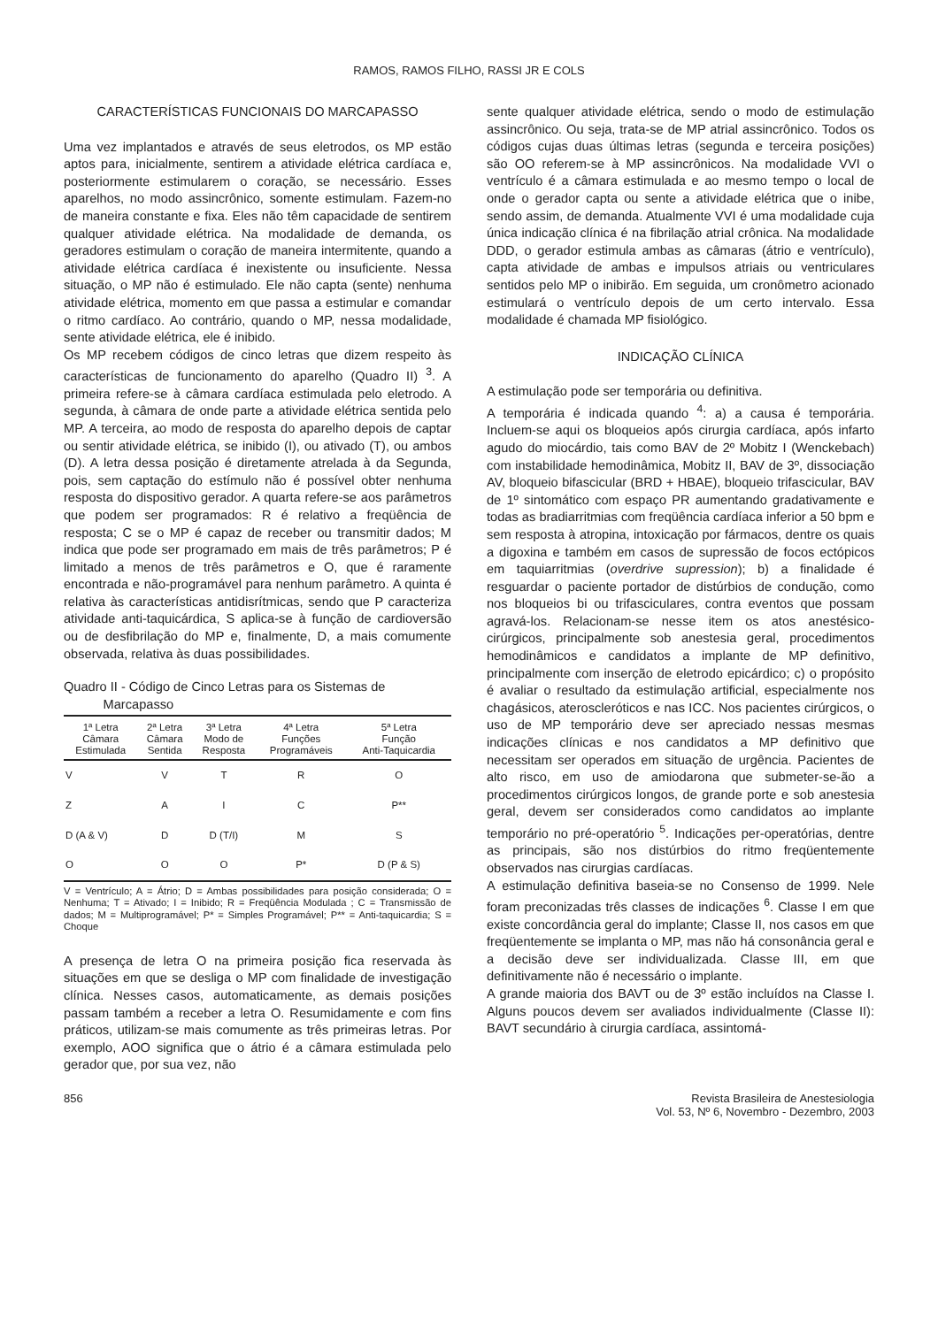RAMOS, RAMOS FILHO, RASSI JR E COLS
CARACTERÍSTICAS FUNCIONAIS DO MARCAPASSO
Uma vez implantados e através de seus eletrodos, os MP estão aptos para, inicialmente, sentirem a atividade elétrica cardíaca e, posteriormente estimularem o coração, se necessário. Esses aparelhos, no modo assincrônico, somente estimulam. Fazem-no de maneira constante e fixa. Eles não têm capacidade de sentirem qualquer atividade elétrica. Na modalidade de demanda, os geradores estimulam o coração de maneira intermitente, quando a atividade elétrica cardíaca é inexistente ou insuficiente. Nessa situação, o MP não é estimulado. Ele não capta (sente) nenhuma atividade elétrica, momento em que passa a estimular e comandar o ritmo cardíaco. Ao contrário, quando o MP, nessa modalidade, sente atividade elétrica, ele é inibido.
Os MP recebem códigos de cinco letras que dizem respeito às características de funcionamento do aparelho (Quadro II) <sup>3</sup>. A primeira refere-se à câmara cardíaca estimulada pelo eletrodo. A segunda, à câmara de onde parte a atividade elétrica sentida pelo MP. A terceira, ao modo de resposta do aparelho depois de captar ou sentir atividade elétrica, se inibido (I), ou ativado (T), ou ambos (D). A letra dessa posição é diretamente atrelada à da Segunda, pois, sem captação do estímulo não é possível obter nenhuma resposta do dispositivo gerador. A quarta refere-se aos parâmetros que podem ser programados: R é relativo a freqüência de resposta; C se o MP é capaz de receber ou transmitir dados; M indica que pode ser programado em mais de três parâmetros; P é limitado a menos de três parâmetros e O, que é raramente encontrada e não-programável para nenhum parâmetro. A quinta é relativa às características antidisrítmicas, sendo que P caracteriza atividade anti-taquicárdica, S aplica-se à função de cardioversão ou de desfibrilação do MP e, finalmente, D, a mais comumente observada, relativa às duas possibilidades.
Quadro II - Código de Cinco Letras para os Sistemas de
Marcapasso
| 1ª Letra Câmara Estimulada | 2ª Letra Câmara Sentida | 3ª Letra Modo de Resposta | 4ª Letra Funções Programáveis | 5ª Letra Função Anti-Taquicardia |
| --- | --- | --- | --- | --- |
| V | V | T | R | O |
| Z | A | I | C | P** |
| D (A & V) | D | D (T/I) | M | S |
| O | O | O | P* | D (P & S) |
V = Ventrículo; A = Átrio; D = Ambas possibilidades para posição considerada; O = Nenhuma; T = Ativado; I = Inibido; R = Freqüência Modulada ; C = Transmissão de dados; M = Multiprogramável; P* = Simples Programável; P** = Anti-taquicardia; S = Choque
A presença de letra O na primeira posição fica reservada às situações em que se desliga o MP com finalidade de investigação clínica. Nesses casos, automaticamente, as demais posições passam também a receber a letra O. Resumidamente e com fins práticos, utilizam-se mais comumente as três primeiras letras. Por exemplo, AOO significa que o átrio é a câmara estimulada pelo gerador que, por sua vez, não
sente qualquer atividade elétrica, sendo o modo de estimulação assincrônico. Ou seja, trata-se de MP atrial assincrônico. Todos os códigos cujas duas últimas letras (segunda e terceira posições) são OO referem-se à MP assincrônicos. Na modalidade VVI o ventrículo é a câmara estimulada e ao mesmo tempo o local de onde o gerador capta ou sente a atividade elétrica que o inibe, sendo assim, de demanda. Atualmente VVI é uma modalidade cuja única indicação clínica é na fibrilação atrial crônica. Na modalidade DDD, o gerador estimula ambas as câmaras (átrio e ventrículo), capta atividade de ambas e impulsos atriais ou ventriculares sentidos pelo MP o inibirão. Em seguida, um cronômetro acionado estimulará o ventrículo depois de um certo intervalo. Essa modalidade é chamada MP fisiológico.
INDICAÇÃO CLÍNICA
A estimulação pode ser temporária ou definitiva.
A temporária é indicada quando <sup>4</sup>: a) a causa é temporária. Incluem-se aqui os bloqueios após cirurgia cardíaca, após infarto agudo do miocárdio, tais como BAV de 2º Mobitz I (Wenckebach) com instabilidade hemodinâmica, Mobitz II, BAV de 3º, dissociação AV, bloqueio bifascicular (BRD + HBAE), bloqueio trifascicular, BAV de 1º sintomático com espaço PR aumentando gradativamente e todas as bradiarritmias com freqüência cardíaca inferior a 50 bpm e sem resposta à atropina, intoxicação por fármacos, dentre os quais a digoxina e também em casos de supressão de focos ectópicos em taquiarritmias (overdrive supression); b) a finalidade é resguardar o paciente portador de distúrbios de condução, como nos bloqueios bi ou trifasciculares, contra eventos que possam agravá-los. Relacionam-se nesse item os atos anestésico-cirúrgicos, principalmente sob anestesia geral, procedimentos hemodinâmicos e candidatos a implante de MP definitivo, principalmente com inserção de eletrodo epicárdico; c) o propósito é avaliar o resultado da estimulação artificial, especialmente nos chagásicos, ateroscleróticos e nas ICC. Nos pacientes cirúrgicos, o uso de MP temporário deve ser apreciado nessas mesmas indicações clínicas e nos candidatos a MP definitivo que necessitam ser operados em situação de urgência. Pacientes de alto risco, em uso de amiodarona que submeter-se-ão a procedimentos cirúrgicos longos, de grande porte e sob anestesia geral, devem ser considerados como candidatos ao implante temporário no pré-operatório <sup>5</sup>. Indicações per-operatórias, dentre as principais, são nos distúrbios do ritmo freqüentemente observados nas cirurgias cardíacas.
A estimulação definitiva baseia-se no Consenso de 1999. Nele foram preconizadas três classes de indicações <sup>6</sup>. Classe I em que existe concordância geral do implante; Classe II, nos casos em que freqüentemente se implanta o MP, mas não há consonância geral e a decisão deve ser individualizada. Classe III, em que definitivamente não é necessário o implante.
A grande maioria dos BAVT ou de 3º estão incluídos na Classe I. Alguns poucos devem ser avaliados individualmente (Classe II): BAVT secundário à cirurgia cardíaca, assintomá-
856 Revista Brasileira de Anestesiologia
Vol. 53, Nº 6, Novembro - Dezembro, 2003